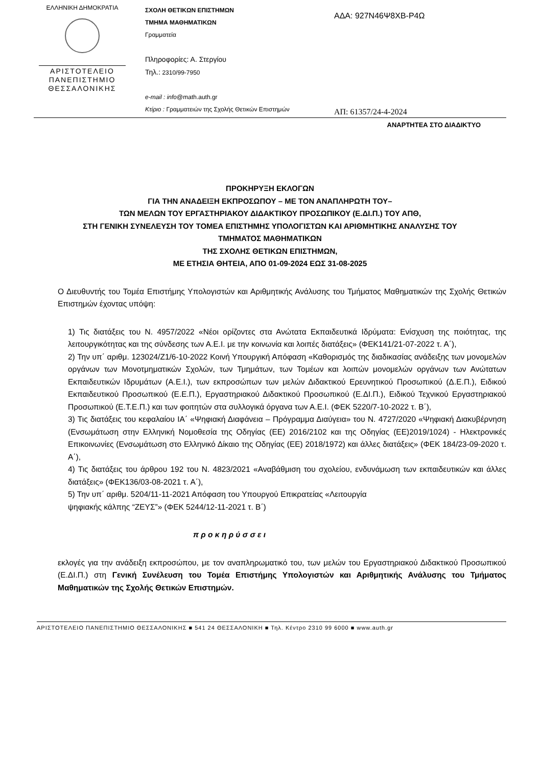ΕΛΛΗΝΙΚΗ ΔΗΜΟΚΡΑΤΙΑ
ΑΡΙΣΤΟΤΕΛΕΙΟ
ΠΑΝΕΠΙΣΤΗΜΙΟ
ΘΕΣΣΑΛΟΝΙΚΗΣ
ΣΧΟΛΗ ΘΕΤΙΚΩΝ ΕΠΙΣΤΗΜΩΝ
ΤΜΗΜΑ ΜΑΘΗΜΑΤΙΚΩΝ
Γραμματεία
Πληροφορίες: Α. Στεργίου
Τηλ.: 2310/99-7950
e-mail : info@math.auth.gr
Κτίριο : Γραμματειών της Σχολής Θετικών Επιστημών
ΑΔΑ: 927Ν46Ψ8ΧΒ-Ρ4Ω
ΑΠ: 61357/24-4-2024
ΑΝΑΡΤΗΤΕΑ ΣΤΟ ΔΙΑΔΙΚΤΥΟ
ΠΡΟΚΗΡΥΞΗ ΕΚΛΟΓΩΝ
ΓΙΑ ΤΗΝ ΑΝΑΔΕΙΞΗ ΕΚΠΡΟΣΩΠΟΥ – ΜΕ ΤΟΝ ΑΝΑΠΛΗΡΩΤΗ ΤΟΥ–
ΤΩΝ ΜΕΛΩΝ ΤΟΥ ΕΡΓΑΣΤΗΡΙΑΚΟΥ ΔΙΔΑΚΤΙΚΟΥ ΠΡΟΣΩΠΙΚΟΥ (Ε.ΔΙ.Π.) ΤΟΥ ΑΠΘ,
ΣΤΗ ΓΕΝΙΚΗ ΣΥΝΕΛΕΥΣΗ ΤΟΥ ΤΟΜΕΑ ΕΠΙΣΤΗΜΗΣ ΥΠΟΛΟΓΙΣΤΩΝ ΚΑΙ ΑΡΙΘΜΗΤΙΚΗΣ ΑΝΑΛΥΣΗΣ ΤΟΥ
ΤΜΗΜΑΤΟΣ ΜΑΘΗΜΑΤΙΚΩΝ
ΤΗΣ ΣΧΟΛΗΣ ΘΕΤΙΚΩΝ ΕΠΙΣΤΗΜΩΝ,
ΜΕ ΕΤΗΣΙΑ ΘΗΤΕΙΑ, ΑΠΟ 01-09-2024 ΕΩΣ 31-08-2025
Ο Διευθυντής του Τομέα Επιστήμης Υπολογιστών και Αριθμητικής Ανάλυσης του Τμήματος Μαθηματικών της Σχολής Θετικών Επιστημών έχοντας υπόψη:
1) Τις διατάξεις του Ν. 4957/2022 «Νέοι ορίζοντες στα Ανώτατα Εκπαιδευτικά Ιδρύματα: Ενίσχυση της ποιότητας, της λειτουργικότητας και της σύνδεσης των Α.Ε.Ι. με την κοινωνία και λοιπές διατάξεις» (ΦΕΚ141/21-07-2022 τ. Α΄),
2) Την υπ΄ αριθμ. 123024/Ζ1/6-10-2022 Κοινή Υπουργική Απόφαση «Καθορισμός της διαδικασίας ανάδειξης των μονομελών οργάνων των Μονοτμηματικών Σχολών, των Τμημάτων, των Τομέων και λοιπών μονομελών οργάνων των Ανώτατων Εκπαιδευτικών Ιδρυμάτων (Α.Ε.Ι.), των εκπροσώπων των μελών Διδακτικού Ερευνητικού Προσωπικού (Δ.Ε.Π.), Ειδικού Εκπαιδευτικού Προσωπικού (Ε.Ε.Π.), Εργαστηριακού Διδακτικού Προσωπικού (Ε.ΔΙ.Π.), Ειδικού Τεχνικού Εργαστηριακού Προσωπικού (Ε.Τ.Ε.Π.) και των φοιτητών στα συλλογικά όργανα των Α.Ε.Ι. (ΦΕΚ 5220/7-10-2022 τ. Β΄),
3) Τις διατάξεις του κεφαλαίου ΙΑ΄ «Ψηφιακή Διαφάνεια – Πρόγραμμα Διαύγεια» του Ν. 4727/2020 «Ψηφιακή Διακυβέρνηση (Ενσωμάτωση στην Ελληνική Νομοθεσία της Οδηγίας (ΕΕ) 2016/2102 και της Οδηγίας (ΕΕ)2019/1024) - Ηλεκτρονικές Επικοινωνίες (Ενσωμάτωση στο Ελληνικό Δίκαιο της Οδηγίας (ΕΕ) 2018/1972) και άλλες διατάξεις» (ΦΕΚ 184/23-09-2020 τ. Α΄),
4) Τις διατάξεις του άρθρου 192 του Ν. 4823/2021 «Αναβάθμιση του σχολείου, ενδυνάμωση των εκπαιδευτικών και άλλες διατάξεις» (ΦΕΚ136/03-08-2021 τ. Α΄),
5) Την υπ΄ αριθμ. 5204/11-11-2021 Απόφαση του Υπουργού Επικρατείας «Λειτουργία
ψηφιακής κάλπης “ΖΕΥΣ”» (ΦΕΚ 5244/12-11-2021 τ. Β΄)
π ρ ο κ η ρ ύ σ σ ε ι
εκλογές για την ανάδειξη εκπροσώπου, με τον αναπληρωματικό του, των μελών του Εργαστηριακού Διδακτικού Προσωπικού (Ε.ΔΙ.Π.) στη Γενική Συνέλευση του Τομέα Επιστήμης Υπολογιστών και Αριθμητικής Ανάλυσης του Τμήματος Μαθηματικών της Σχολής Θετικών Επιστημών.
ΑΡΙΣΤΟΤΕΛΕΙΟ ΠΑΝΕΠΙΣΤΗΜΙΟ ΘΕΣΣΑΛΟΝΙΚΗΣ ■ 541 24 ΘΕΣΣΑΛΟΝΙΚΗ ■ Τηλ. Κέντρο 2310 99 6000 ■ www.auth.gr